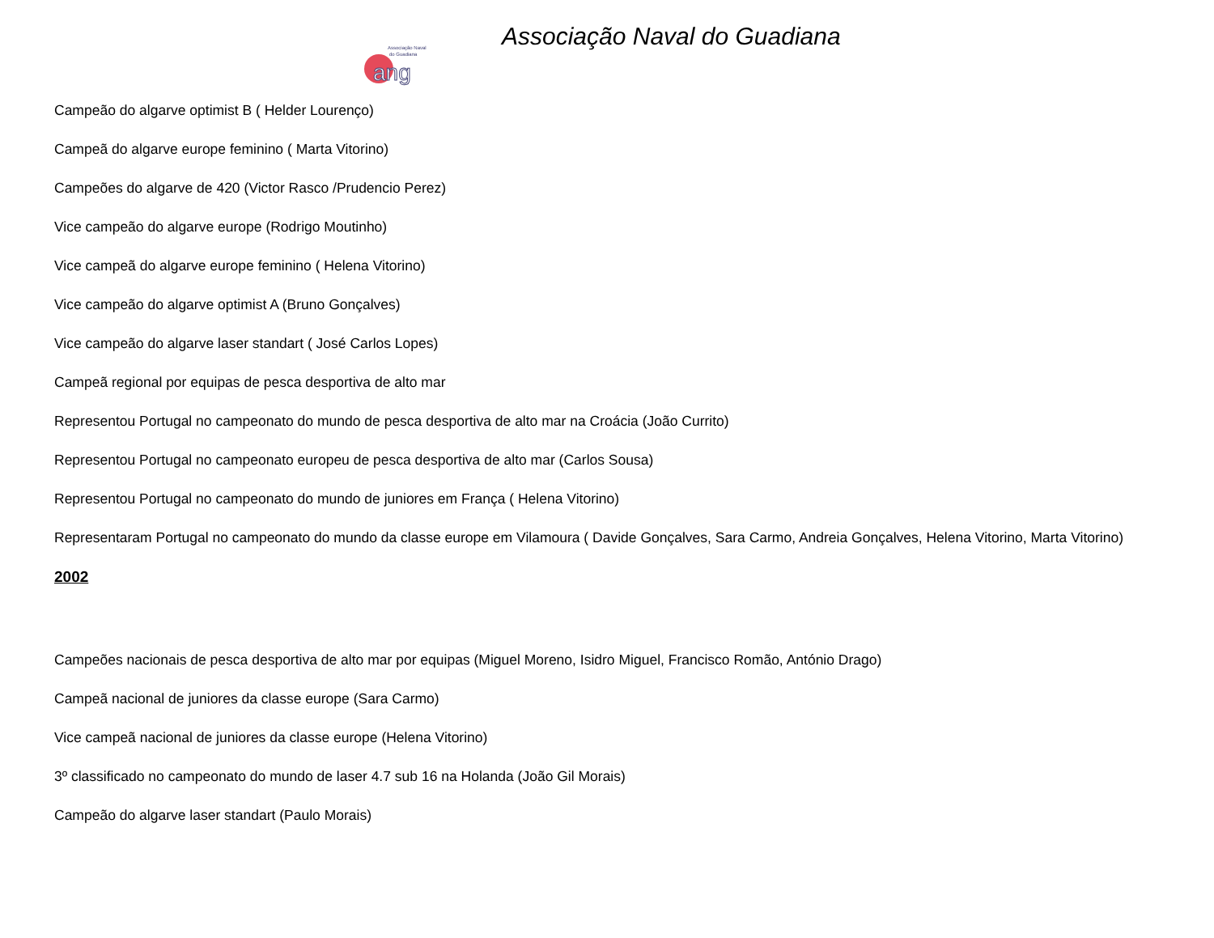Associação Naval do Guadiana
Associação Naval
do Guadiana
ang
Campeão do algarve optimist B ( Helder Lourenço)
Campeã do algarve europe feminino ( Marta Vitorino)
Campeões do algarve de 420 (Victor Rasco /Prudencio Perez)
Vice campeão do algarve europe (Rodrigo Moutinho)
Vice campeã do algarve europe feminino ( Helena Vitorino)
Vice campeão do algarve optimist A (Bruno Gonçalves)
Vice campeão do algarve laser standart ( José Carlos Lopes)
Campeã regional por equipas de pesca desportiva de alto mar
Representou Portugal no campeonato do mundo de pesca desportiva de alto mar na Croácia (João Currito)
Representou Portugal no campeonato europeu de pesca desportiva de alto mar (Carlos Sousa)
Representou Portugal no campeonato do mundo de juniores em França ( Helena Vitorino)
Representaram Portugal no campeonato do mundo da classe europe em Vilamoura ( Davide Gonçalves, Sara Carmo, Andreia Gonçalves, Helena Vitorino, Marta Vitorino)
2002
Campeões nacionais de pesca desportiva de alto mar por equipas (Miguel Moreno, Isidro Miguel, Francisco Romão, António Drago)
Campeã nacional de juniores da classe europe (Sara Carmo)
Vice campeã nacional de juniores da classe europe (Helena Vitorino)
3º classificado no campeonato do mundo de laser 4.7 sub 16 na Holanda (João Gil Morais)
Campeão do algarve laser standart (Paulo Morais)